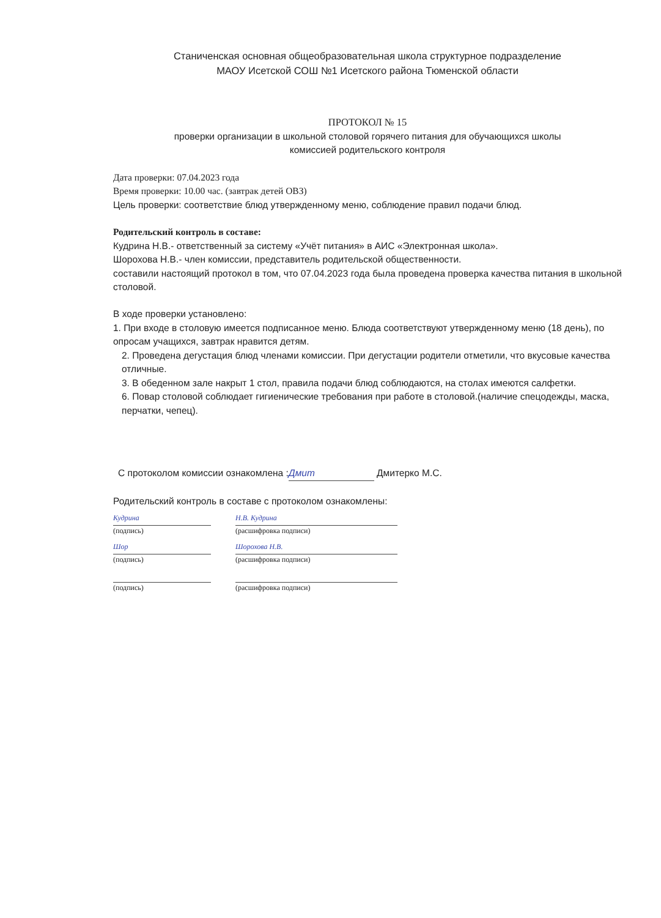Станиченская основная общеобразовательная школа структурное подразделение
МАОУ Исетской СОШ №1 Исетского района Тюменской области
ПРОТОКОЛ № 15
проверки организации в школьной столовой горячего питания для обучающихся школы
комиссией родительского контроля
Дата проверки: 07.04.2023 года
Время проверки: 10.00 час. (завтрак детей ОВЗ)
Цель проверки: соответствие блюд утвержденному меню, соблюдение правил подачи блюд.
Родительский контроль в составе:
Кудрина Н.В.- ответственный за систему «Учёт питания» в АИС «Электронная школа».
Шорохова Н.В.- член комиссии, представитель родительской общественности.
составили настоящий протокол в том, что 07.04.2023 года была проведена проверка качества питания в школьной столовой.
В ходе проверки установлено:
1. При входе в столовую имеется подписанное меню. Блюда соответствуют утвержденному меню (18 день), по опросам учащихся, завтрак нравится детям.
2. Проведена дегустация блюд членами комиссии. При дегустации родители отметили, что вкусовые качества отличные.
3. В обеденном зале накрыт 1 стол, правила подачи блюд соблюдаются, на столах имеются салфетки.
6. Повар столовой соблюдает гигиенические требования при работе в столовой.(наличие спецодежды, маска, перчатки, чепец).
С протоколом комиссии ознакомлена : Дмит Дмитерко М.С.
Родительский контроль в составе с протоколом ознакомлены:
Кудрина
(подпись)
Н.В. Кудрина
(расшифровка подписи)
Шор
(подпись)
Шорохова Н.В.
(расшифровка подписи)
(подпись) (расшифровка подписи)